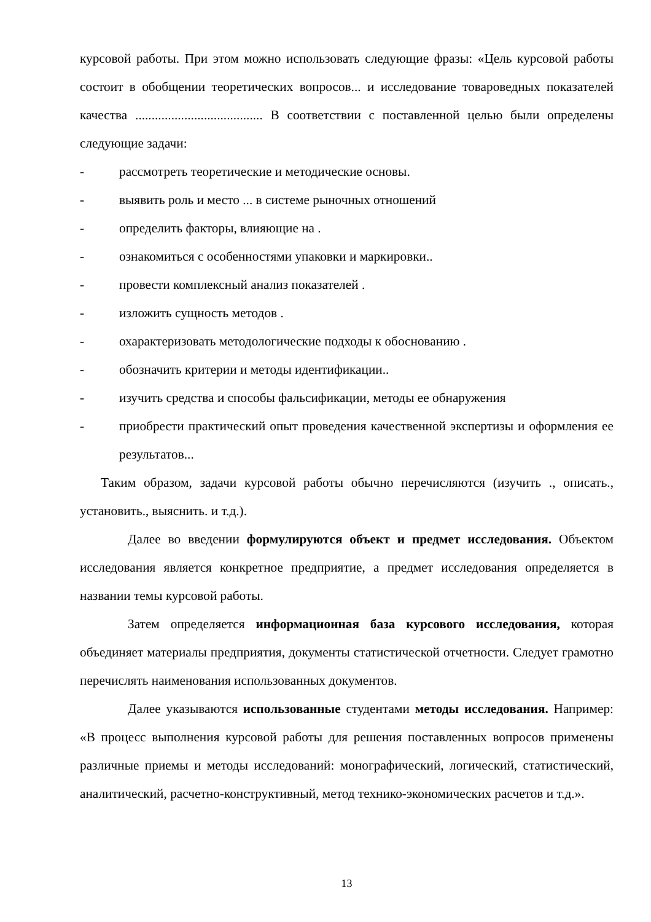курсовой работы. При этом можно использовать следующие фразы: «Цель курсовой работы состоит в обобщении теоретических вопросов... и исследование товароведных показателей качества ....................................... В соответствии с поставленной целью были определены следующие задачи:
- рассмотреть теоретические и методические основы.
- выявить роль и место ... в системе рыночных отношений
- определить факторы, влияющие на .
- ознакомиться с особенностями упаковки и маркировки..
- провести комплексный анализ показателей .
- изложить сущность методов .
- охарактеризовать методологические подходы к обоснованию .
- обозначить критерии и методы идентификации..
- изучить средства и способы фальсификации, методы ее обнаружения
- приобрести практический опыт проведения качественной экспертизы и оформления ее результатов...
Таким образом, задачи курсовой работы обычно перечисляются (изучить ., описать., установить., выяснить. и т.д.).
Далее во введении формулируются объект и предмет исследования. Объектом исследования является конкретное предприятие, а предмет исследования определяется в названии темы курсовой работы.
Затем определяется информационная база курсового исследования, которая объединяет материалы предприятия, документы статистической отчетности. Следует грамотно перечислять наименования использованных документов.
Далее указываются использованные студентами методы исследования. Например: «В процесс выполнения курсовой работы для решения поставленных вопросов применены различные приемы и методы исследований: монографический, логический, статистический, аналитический, расчетно-конструктивный, метод технико-экономических расчетов и т.д.».
13